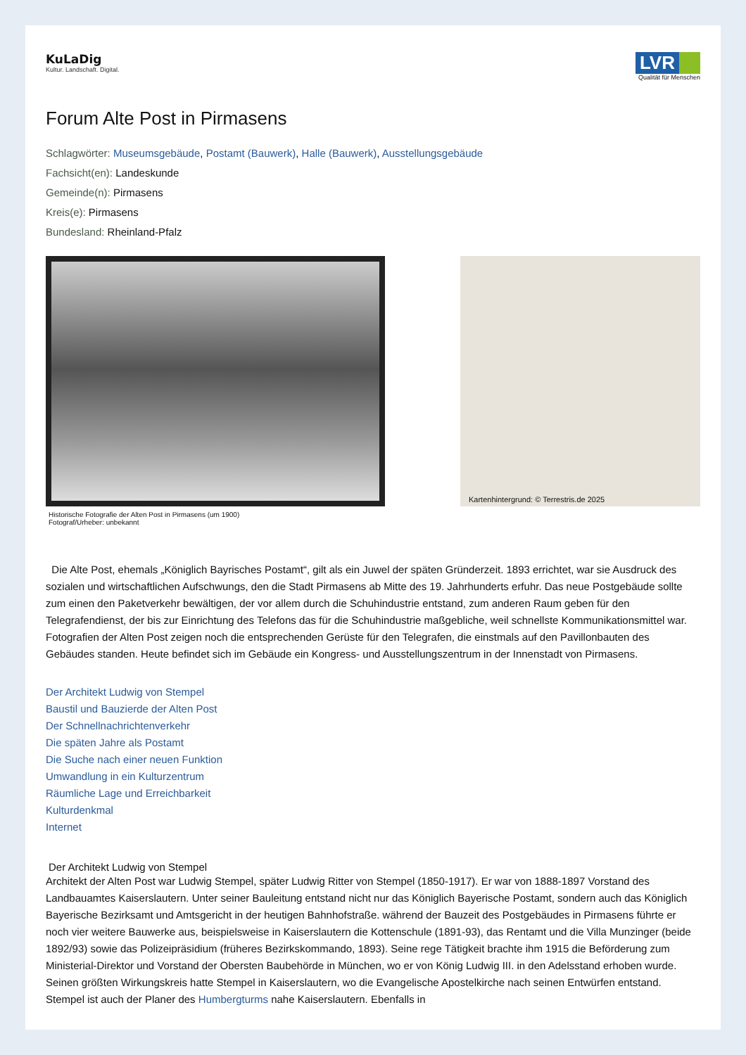KuLaDig
Kultur. Landschaft. Digital.
LVR
Qualität für Menschen
Forum Alte Post in Pirmasens
Schlagwörter: Museumsgebäude, Postamt (Bauwerk), Halle (Bauwerk), Ausstellungsgebäude
Fachsicht(en): Landeskunde
Gemeinde(n): Pirmasens
Kreis(e): Pirmasens
Bundesland: Rheinland-Pfalz
Historische Fotografie der Alten Post in Pirmasens (um 1900)
Fotograf/Urheber: unbekannt
Kartenhintergrund: © Terrestris.de 2025
Die Alte Post, ehemals „Königlich Bayrisches Postamt“, gilt als ein Juwel der späten Gründerzeit. 1893 errichtet, war sie Ausdruck des sozialen und wirtschaftlichen Aufschwungs, den die Stadt Pirmasens ab Mitte des 19. Jahrhunderts erfuhr. Das neue Postgebäude sollte zum einen den Paketverkehr bewältigen, der vor allem durch die Schuhindustrie entstand, zum anderen Raum geben für den Telegrafendienst, der bis zur Einrichtung des Telefons das für die Schuhindustrie maßgebliche, weil schnellste Kommunikationsmittel war. Fotografien der Alten Post zeigen noch die entsprechenden Gerüste für den Telegrafen, die einstmals auf den Pavillonbauten des Gebäudes standen. Heute befindet sich im Gebäude ein Kongress- und Ausstellungszentrum in der Innenstadt von Pirmasens.
Der Architekt Ludwig von Stempel
Baustil und Bauzierde der Alten Post
Der Schnellnachrichtenverkehr
Die späten Jahre als Postamt
Die Suche nach einer neuen Funktion
Umwandlung in ein Kulturzentrum
Räumliche Lage und Erreichbarkeit
Kulturdenkmal
Internet
Der Architekt Ludwig von Stempel
Architekt der Alten Post war Ludwig Stempel, später Ludwig Ritter von Stempel (1850-1917). Er war von 1888-1897 Vorstand des Landbauamtes Kaiserslautern. Unter seiner Bauleitung entstand nicht nur das Königlich Bayerische Postamt, sondern auch das Königlich Bayerische Bezirksamt und Amtsgericht in der heutigen Bahnhofstraße. während der Bauzeit des Postgebäudes in Pirmasens führte er noch vier weitere Bauwerke aus, beispielsweise in Kaiserslautern die Kottenschule (1891-93), das Rentamt und die Villa Munzinger (beide 1892/93) sowie das Polizeipräsidium (früheres Bezirkskommando, 1893). Seine rege Tätigkeit brachte ihm 1915 die Beförderung zum Ministerial-Direktor und Vorstand der Obersten Baubehörde in München, wo er von König Ludwig III. in den Adelsstand erhoben wurde. Seinen größten Wirkungskreis hatte Stempel in Kaiserslautern, wo die Evangelische Apostelkirche nach seinen Entwürfen entstand. Stempel ist auch der Planer des Humbergturms nahe Kaiserslautern. Ebenfalls in